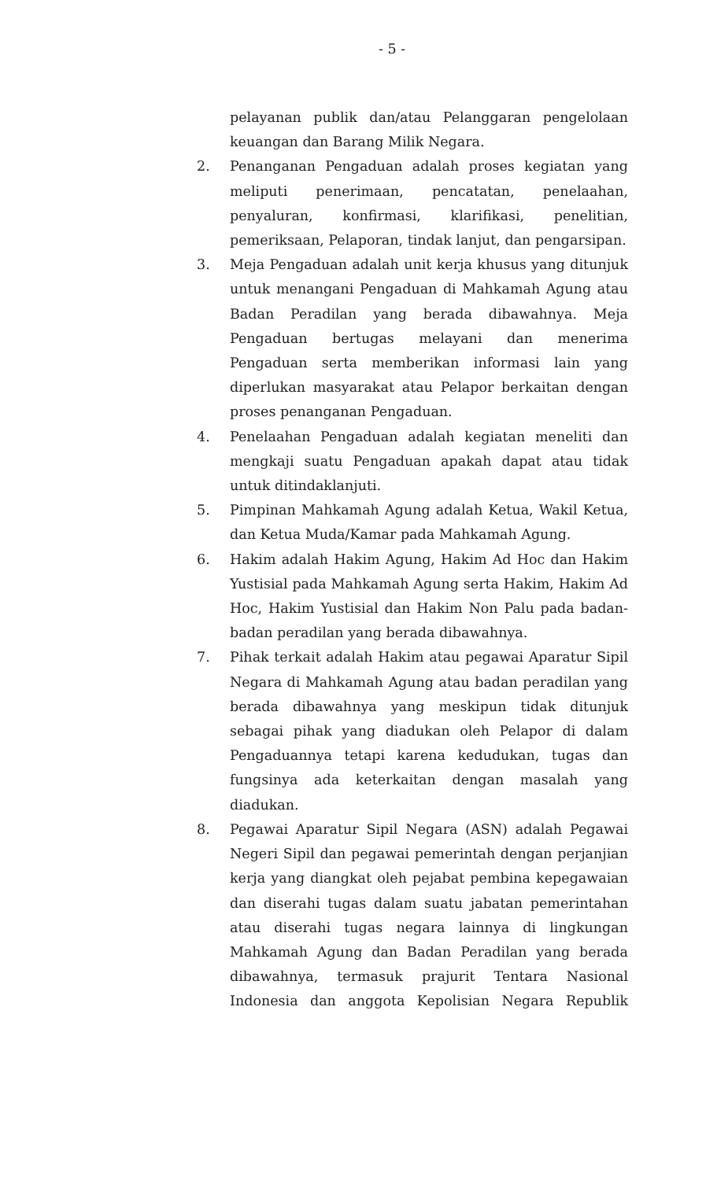- 5 -
pelayanan publik dan/atau Pelanggaran pengelolaan keuangan dan Barang Milik Negara.
2. Penanganan Pengaduan adalah proses kegiatan yang meliputi penerimaan, pencatatan, penelaahan, penyaluran, konfirmasi, klarifikasi, penelitian, pemeriksaan, Pelaporan, tindak lanjut, dan pengarsipan.
3. Meja Pengaduan adalah unit kerja khusus yang ditunjuk untuk menangani Pengaduan di Mahkamah Agung atau Badan Peradilan yang berada dibawahnya. Meja Pengaduan bertugas melayani dan menerima Pengaduan serta memberikan informasi lain yang diperlukan masyarakat atau Pelapor berkaitan dengan proses penanganan Pengaduan.
4. Penelaahan Pengaduan adalah kegiatan meneliti dan mengkaji suatu Pengaduan apakah dapat atau tidak untuk ditindaklanjuti.
5. Pimpinan Mahkamah Agung adalah Ketua, Wakil Ketua, dan Ketua Muda/Kamar pada Mahkamah Agung.
6. Hakim adalah Hakim Agung, Hakim Ad Hoc dan Hakim Yustisial pada Mahkamah Agung serta Hakim, Hakim Ad Hoc, Hakim Yustisial dan Hakim Non Palu pada badan-badan peradilan yang berada dibawahnya.
7. Pihak terkait adalah Hakim atau pegawai Aparatur Sipil Negara di Mahkamah Agung atau badan peradilan yang berada dibawahnya yang meskipun tidak ditunjuk sebagai pihak yang diadukan oleh Pelapor di dalam Pengaduannya tetapi karena kedudukan, tugas dan fungsinya ada keterkaitan dengan masalah yang diadukan.
8. Pegawai Aparatur Sipil Negara (ASN) adalah Pegawai Negeri Sipil dan pegawai pemerintah dengan perjanjian kerja yang diangkat oleh pejabat pembina kepegawaian dan diserahi tugas dalam suatu jabatan pemerintahan atau diserahi tugas negara lainnya di lingkungan Mahkamah Agung dan Badan Peradilan yang berada dibawahnya, termasuk prajurit Tentara Nasional Indonesia dan anggota Kepolisian Negara Republik